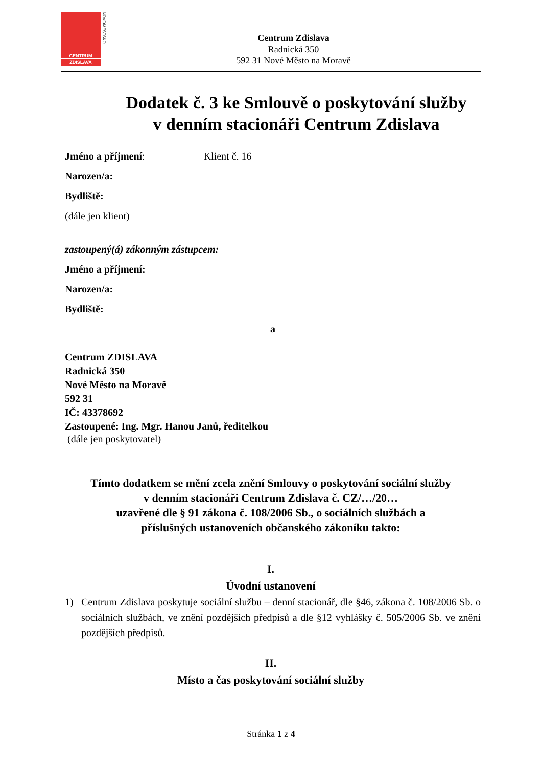CENTRUM
ZDISLAVA
NOVOMĚSTSKO
Centrum Zdislava
Radnická 350
592 31 Nové Město na Moravě
Dodatek č. 3 ke Smlouvě o poskytování služby
v denním stacionáři Centrum Zdislava
Jméno a příjmení: Klient č. 16
Narozen/a:
Bydliště:
(dále jen klient)
zastoupený(á) zákonným zástupcem:
Jméno a příjmení:
Narozen/a:
Bydliště:
a
Centrum ZDISLAVA
Radnická 350
Nové Město na Moravě
592 31
IČ: 43378692
Zastoupené: Ing. Mgr. Hanou Janů, ředitelkou
(dále jen poskytovatel)
Tímto dodatkem se mění zcela znění Smlouvy o poskytování sociální služby
v denním stacionáři Centrum Zdislava č. CZ/…/20…
uzavřené dle § 91 zákona č. 108/2006 Sb., o sociálních službách a
příslušných ustanoveních občanského zákoníku takto:
I.
Úvodní ustanovení
1) Centrum Zdislava poskytuje sociální službu – denní stacionář, dle §46, zákona č. 108/2006 Sb. o sociálních službách, ve znění pozdějších předpisů a dle §12 vyhlášky č. 505/2006 Sb. ve znění pozdějších předpisů.
II.
Místo a čas poskytování sociální služby
Stránka 1 z 4